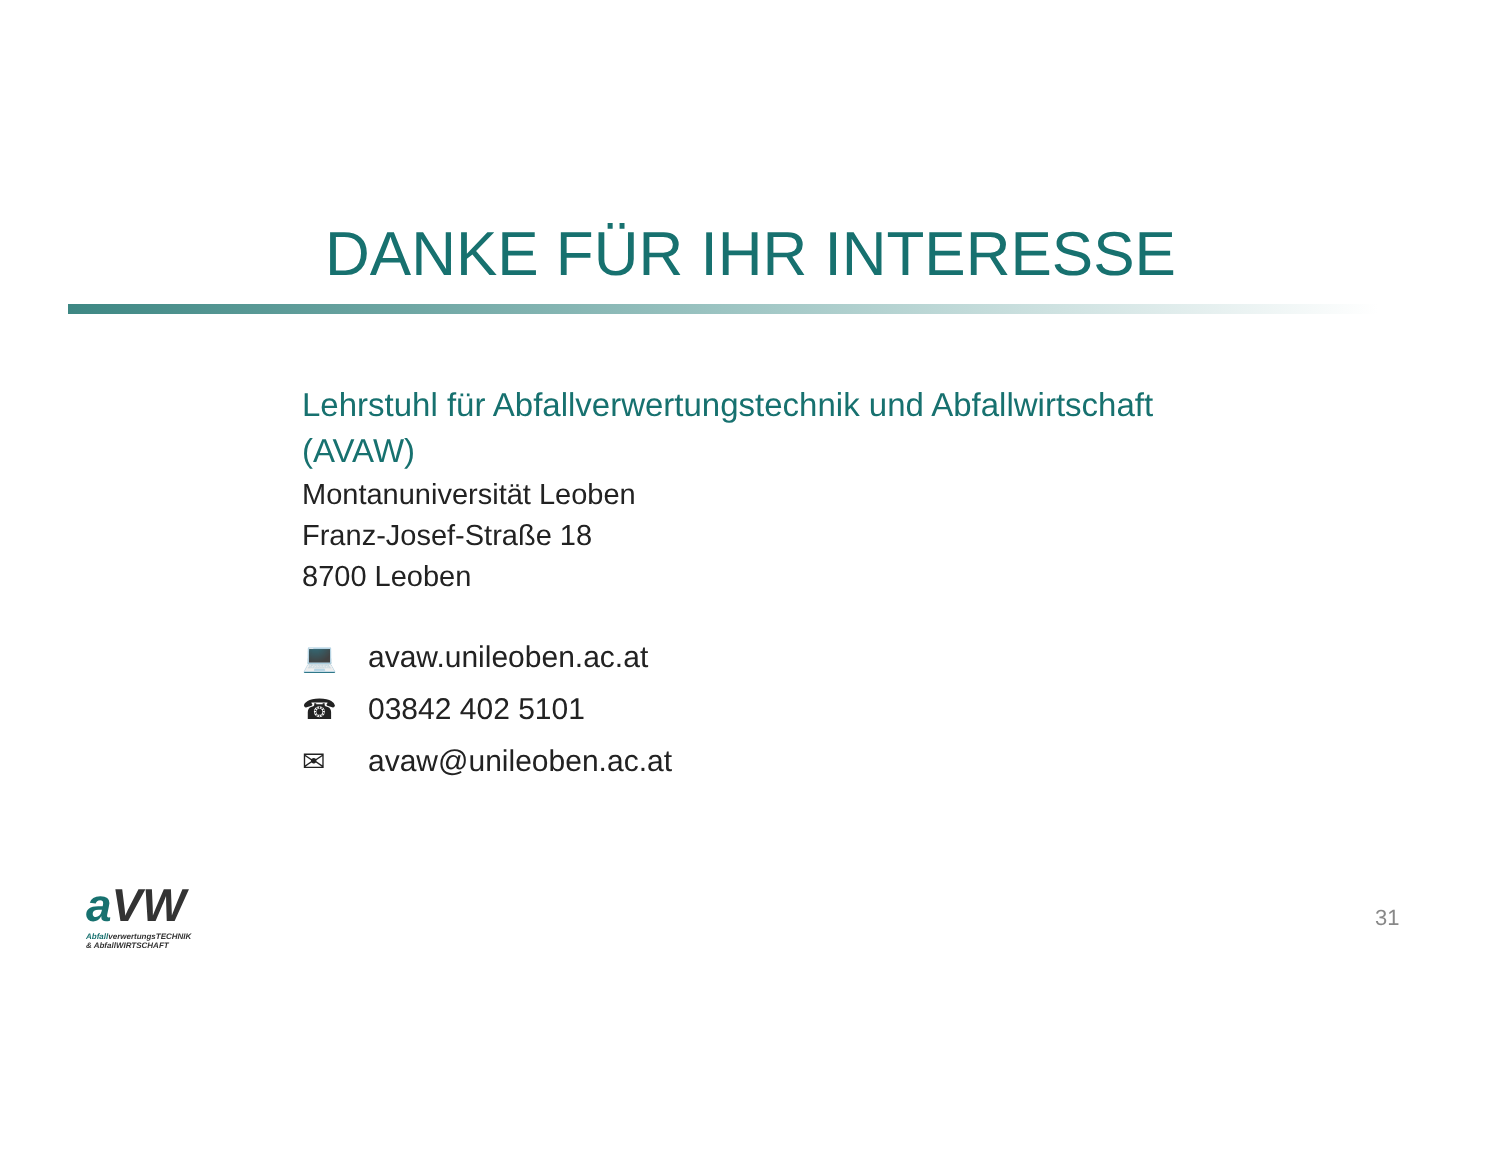DANKE FÜR IHR INTERESSE
Lehrstuhl für Abfallverwertungstechnik und Abfallwirtschaft
(AVAW)
Montanuniversität Leoben
Franz-Josef-Straße 18
8700 Leoben
💻 avaw.unileoben.ac.at
☎ 03842 402 5101
✉ avaw@unileoben.ac.at
a VW
AbfallverwertungsTECHNIK
& AbfallWIRTSCHAFT
31